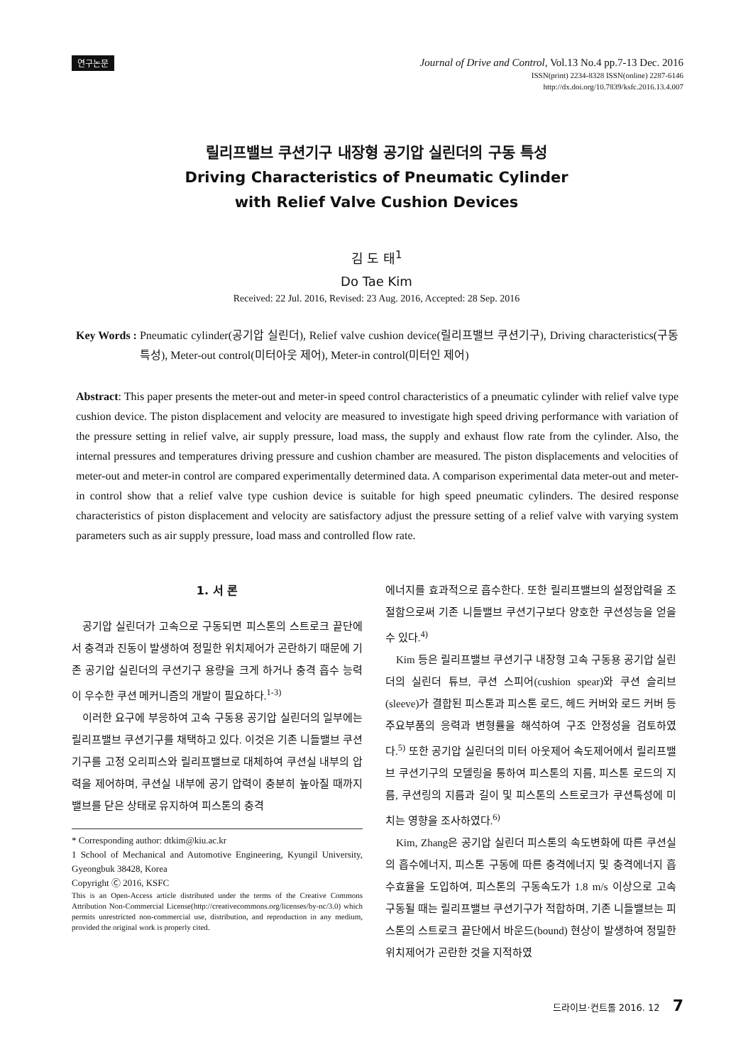연구논문
Journal of Drive and Control, Vol.13 No.4 pp.7-13 Dec. 2016
ISSN(print) 2234-8328 ISSN(online) 2287-6146
http://dx.doi.org/10.7839/ksfc.2016.13.4.007
릴리프밸브 쿠션기구 내장형 공기압 실린더의 구동 특성
Driving Characteristics of Pneumatic Cylinder
with Relief Valve Cushion Devices
김 도 태<sup>1</sup>
Do Tae Kim
Received: 22 Jul. 2016, Revised: 23 Aug. 2016, Accepted: 28 Sep. 2016
Key Words : Pneumatic cylinder(공기압 실린더), Relief valve cushion device(릴리프밸브 쿠션기구), Driving characteristics(구동특성), Meter-out control(미터아웃 제어), Meter-in control(미터인 제어)
Abstract: This paper presents the meter-out and meter-in speed control characteristics of a pneumatic cylinder with relief valve type cushion device. The piston displacement and velocity are measured to investigate high speed driving performance with variation of the pressure setting in relief valve, air supply pressure, load mass, the supply and exhaust flow rate from the cylinder. Also, the internal pressures and temperatures driving pressure and cushion chamber are measured. The piston displacements and velocities of meter-out and meter-in control are compared experimentally determined data. A comparison experimental data meter-out and meter-in control show that a relief valve type cushion device is suitable for high speed pneumatic cylinders. The desired response characteristics of piston displacement and velocity are satisfactory adjust the pressure setting of a relief valve with varying system parameters such as air supply pressure, load mass and controlled flow rate.
1. 서 론
공기압 실린더가 고속으로 구동되면 피스톤의 스트로크 끝단에서 충격과 진동이 발생하여 정밀한 위치제어가 곤란하기 때문에 기존 공기압 실린더의 쿠션기구 용량을 크게 하거나 충격 흡수 능력이 우수한 쿠션 메커니즘의 개발이 필요하다.<sup>1-3)</sup>
이러한 요구에 부응하여 고속 구동용 공기압 실린더의 일부에는 릴리프밸브 쿠션기구를 채택하고 있다. 이것은 기존 니들밸브 쿠션기구를 고정 오리피스와 릴리프밸브로 대체하여 쿠션실 내부의 압력을 제어하며, 쿠션실 내부에 공기 압력이 충분히 높아질 때까지 밸브를 닫은 상태로 유지하여 피스톤의 충격
* Corresponding author: dtkim@kiu.ac.kr
1 School of Mechanical and Automotive Engineering, Kyungil University, Gyeongbuk 38428, Korea
Copyright Ⓒ 2016, KSFC
This is an Open-Access article distributed under the terms of the Creative Commons Attribution Non-Commercial License(http://creativecommons.org/licenses/by-nc/3.0) which permits unrestricted non-commercial use, distribution, and reproduction in any medium, provided the original work is properly cited.
에너지를 효과적으로 흡수한다. 또한 릴리프밸브의 설정압력을 조절함으로써 기존 니들밸브 쿠션기구보다 양호한 쿠션성능을 얻을 수 있다.<sup>4)</sup>
Kim 등은 릴리프밸브 쿠션기구 내장형 고속 구동용 공기압 실린더의 실린더 튜브, 쿠션 스피어(cushion spear)와 쿠션 슬리브(sleeve)가 결합된 피스톤과 피스톤 로드, 헤드 커버와 로드 커버 등 주요부품의 응력과 변형률을 해석하여 구조 안정성을 검토하였다.<sup>5)</sup> 또한 공기압 실린더의 미터 아웃제어 속도제어에서 릴리프밸브 쿠션기구의 모델링을 통하여 피스톤의 지름, 피스톤 로드의 지름, 쿠션링의 지름과 길이 및 피스톤의 스트로크가 쿠션특성에 미치는 영향을 조사하였다.<sup>6)</sup>
Kim, Zhang은 공기압 실린더 피스톤의 속도변화에 따른 쿠션실의 흡수에너지, 피스톤 구동에 따른 충격에너지 및 충격에너지 흡수효율을 도입하여, 피스톤의 구동속도가 1.8 m/s 이상으로 고속 구동될 때는 릴리프밸브 쿠션기구가 적합하며, 기존 니들밸브는 피스톤의 스트로크 끝단에서 바운드(bound) 현상이 발생하여 정밀한 위치제어가 곤란한 것을 지적하였
드라이브·컨트롤 2016. 12 7